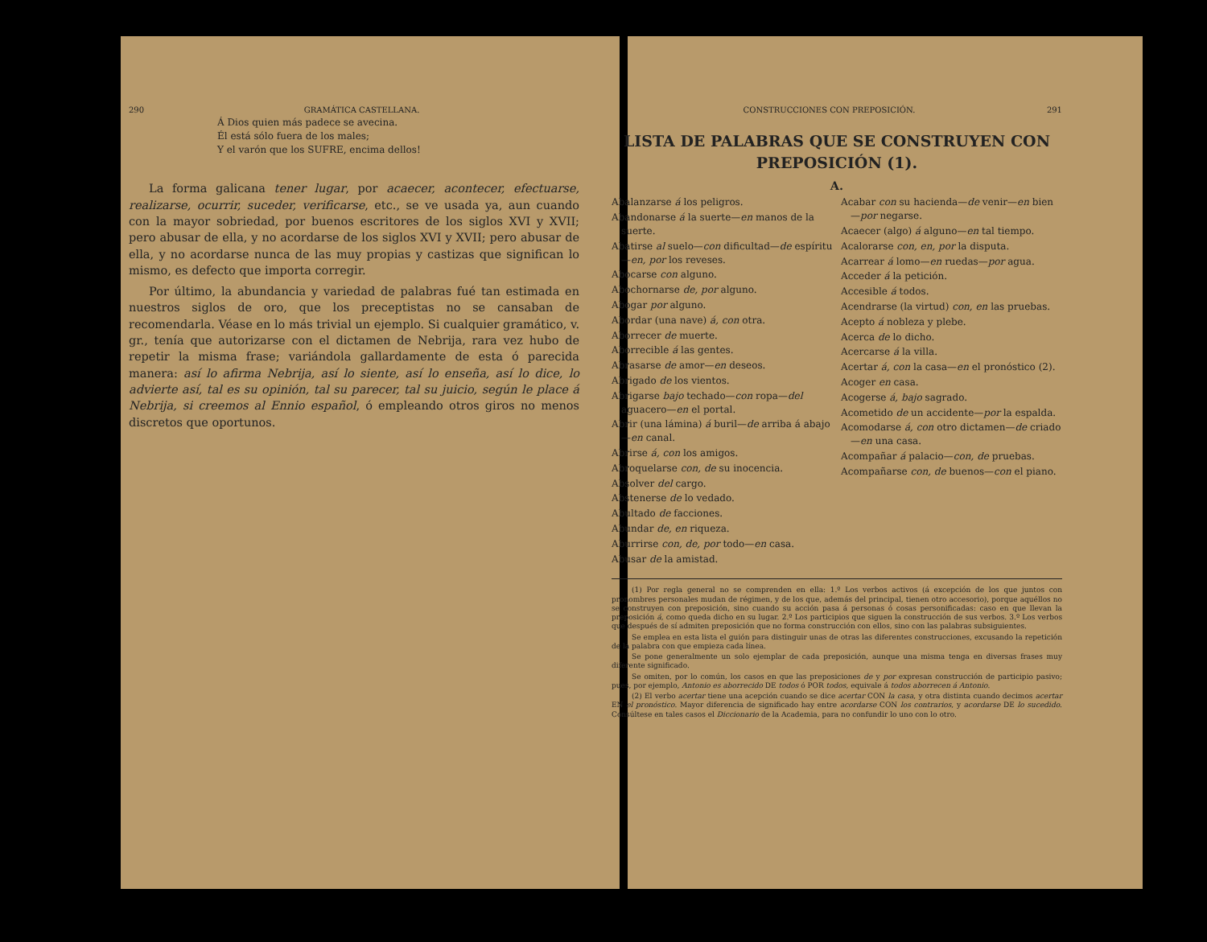290 GRAMÁTICA CASTELLANA.
Á Dios quien más padece se avecina.
Él está sólo fuera de los males;
Y el varón que los SUFRE, encima dellos!
La forma galicana tener lugar, por acaecer, acontecer, efectuarse, realizarse, ocurrir, suceder, verificarse, etc., se ve usada ya, aun cuando con la mayor sobriedad, por buenos escritores de los siglos XVI y XVII; pero abusar de ella, y no acordarse de los siglos XVI y XVII; pero abusar de ella, y no acordarse nunca de las muy propias y castizas que significan lo mismo, es defecto que importa corregir.
Por último, la abundancia y variedad de palabras fué tan estimada en nuestros siglos de oro, que los preceptistas no se cansaban de recomendarla. Véase en lo más trivial un ejemplo. Si cualquier gramático, v. gr., tenía que autorizarse con el dictamen de Nebrija, rara vez hubo de repetir la misma frase; variándola gallardamente de esta ó parecida manera: así lo afirma Nebrija, así lo siente, así lo enseña, así lo dice, lo advierte así, tal es su opinión, tal su parecer, tal su juicio, según le place á Nebrija, si creemos al Ennio español, ó empleando otros giros no menos discretos que oportunos.
CONSTRUCCIONES CON PREPOSICIÓN. 291
LISTA DE PALABRAS QUE SE CONSTRUYEN CON PREPOSICIÓN (1).
A.
Abalanzarse á los peligros.
Abandonarse á la suerte—en manos de la suerte.
Abatirse al suelo—con dificultad—de espíritu—en, por los reveses.
Abocarse con alguno.
Abochornarse de, por alguno.
Abogar por alguno.
Abordar (una nave) á, con otra.
Aborrecer de muerte.
Aborrecible á las gentes.
Abrasarse de amor—en deseos.
Abrigado de los vientos.
Abrigarse bajo techado—con ropa—del aguacero—en el portal.
Abrir (una lámina) á buril—de arriba á abajo—en canal.
Abrirse á, con los amigos.
Abroquelarse con, de su inocencia.
Absolver del cargo.
Abstenerse de lo vedado.
Abultado de facciones.
Abundar de, en riqueza.
Aburrirse con, de, por todo—en casa.
Abusar de la amistad.
Acabar con su hacienda—de venir—en bien—por negarse.
Acaecer (algo) á alguno—en tal tiempo.
Acalorarse con, en, por la disputa.
Acarrear á lomo—en ruedas—por agua.
Acceder á la petición.
Accesible á todos.
Acendrarse (la virtud) con, en las pruebas.
Acepto á nobleza y plebe.
Acerca de lo dicho.
Acercarse á la villa.
Acertar á, con la casa—en el pronóstico (2).
Acoger en casa.
Acogerse á, bajo sagrado.
Acometido de un accidente—por la espalda.
Acomodarse á, con otro dictamen—de criado—en una casa.
Acompañar á palacio—con, de pruebas.
Acompañarse con, de buenos—con el piano.
(1) Por regla general no se comprenden en ella: 1.º Los verbos activos (á excepción de los que juntos con pronombres personales mudan de régimen, y de los que, además del principal, tienen otro accesorio), porque aquéllos no se construyen con preposición, sino cuando su acción pasa á personas ó cosas personificadas: caso en que llevan la preposición á, como queda dicho en su lugar. 2.º Los participios que siguen la construcción de sus verbos. 3.º Los verbos que después de sí admiten preposición que no forma construcción con ellos, sino con las palabras subsiguientes.
Se emplea en esta lista el guión para distinguir unas de otras las diferentes construcciones, excusando la repetición de la palabra con que empieza cada línea.
Se pone generalmente un solo ejemplar de cada preposición, aunque una misma tenga en diversas frases muy diferente significado.
Se omiten, por lo común, los casos en que las preposiciones de y por expresan construcción de participio pasivo; pues, por ejemplo, Antonio es aborrecido DE todos ó POR todos, equivale á todos aborrecen á Antonio.
(2) El verbo acertar tiene una acepción cuando se dice acertar CON la casa, y otra distinta cuando decimos acertar EN el pronóstico. Mayor diferencia de significado hay entre acordarse CON los contrarios, y acordarse DE lo sucedido. Consúltese en tales casos el Diccionario de la Academia, para no confundir lo uno con lo otro.